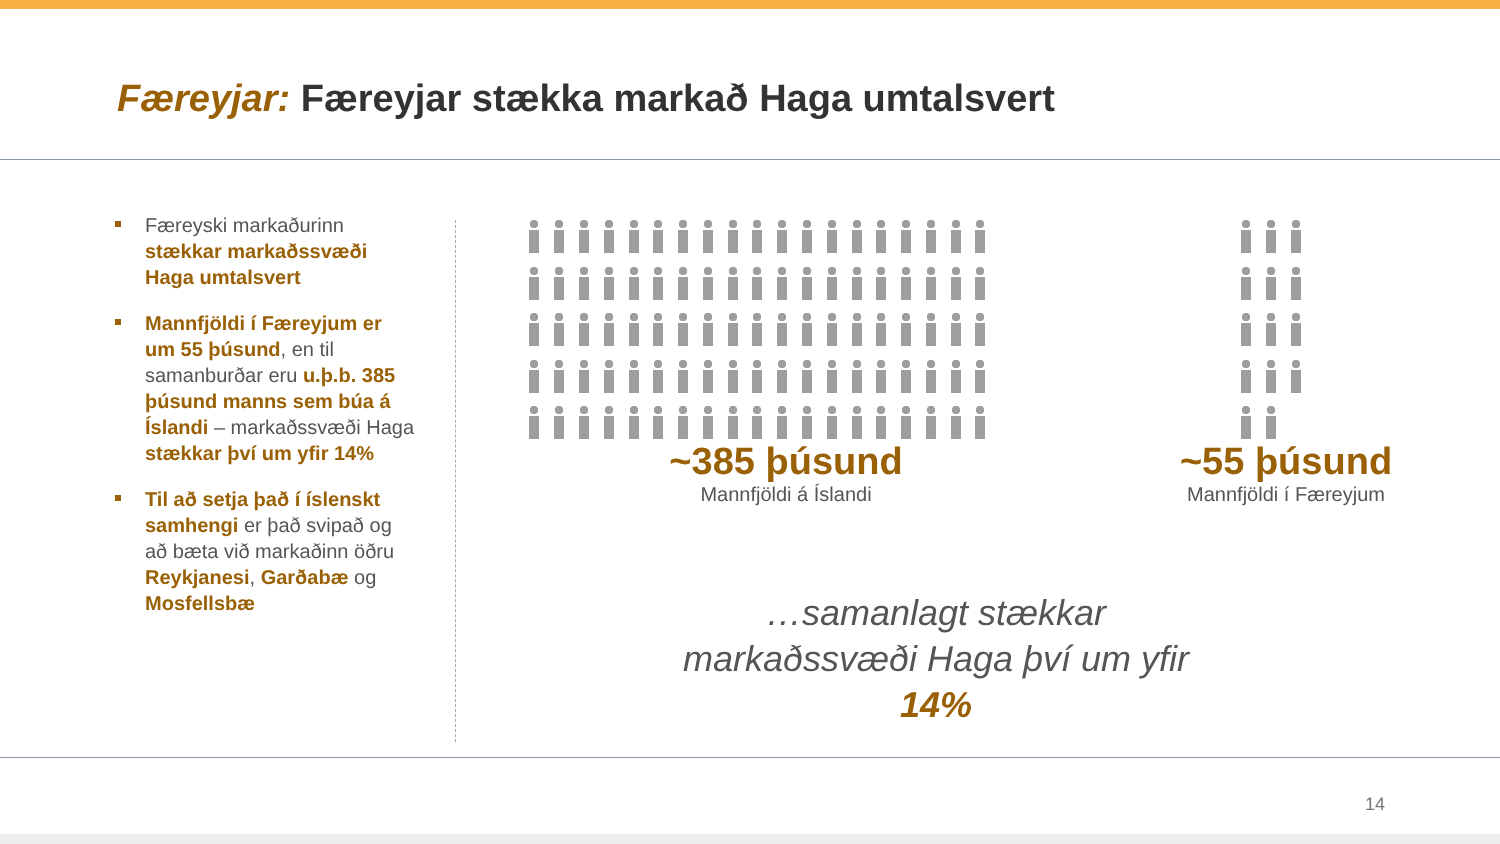Færeyjar: Færeyjar stækka markað Haga umtalsvert
Færeyski markaðurinn stækkar markaðssvæði Haga umtalsvert
Mannfjöldi í Færeyjum er um 55 þúsund, en til samanburðar eru u.þ.b. 385 þúsund manns sem búa á Íslandi – markaðssvæði Haga stækkar því um yfir 14%
Til að setja það í íslenskt samhengi er það svipað og að bæta við markaðinn öðru Reykjanesi, Garðabæ og Mosfellsbæ
~385 þúsund
Mannfjöldi á Íslandi
~55 þúsund
Mannfjöldi í Færeyjum
…samanlagt stækkar markaðssvæði Haga því um yfir 14%
14